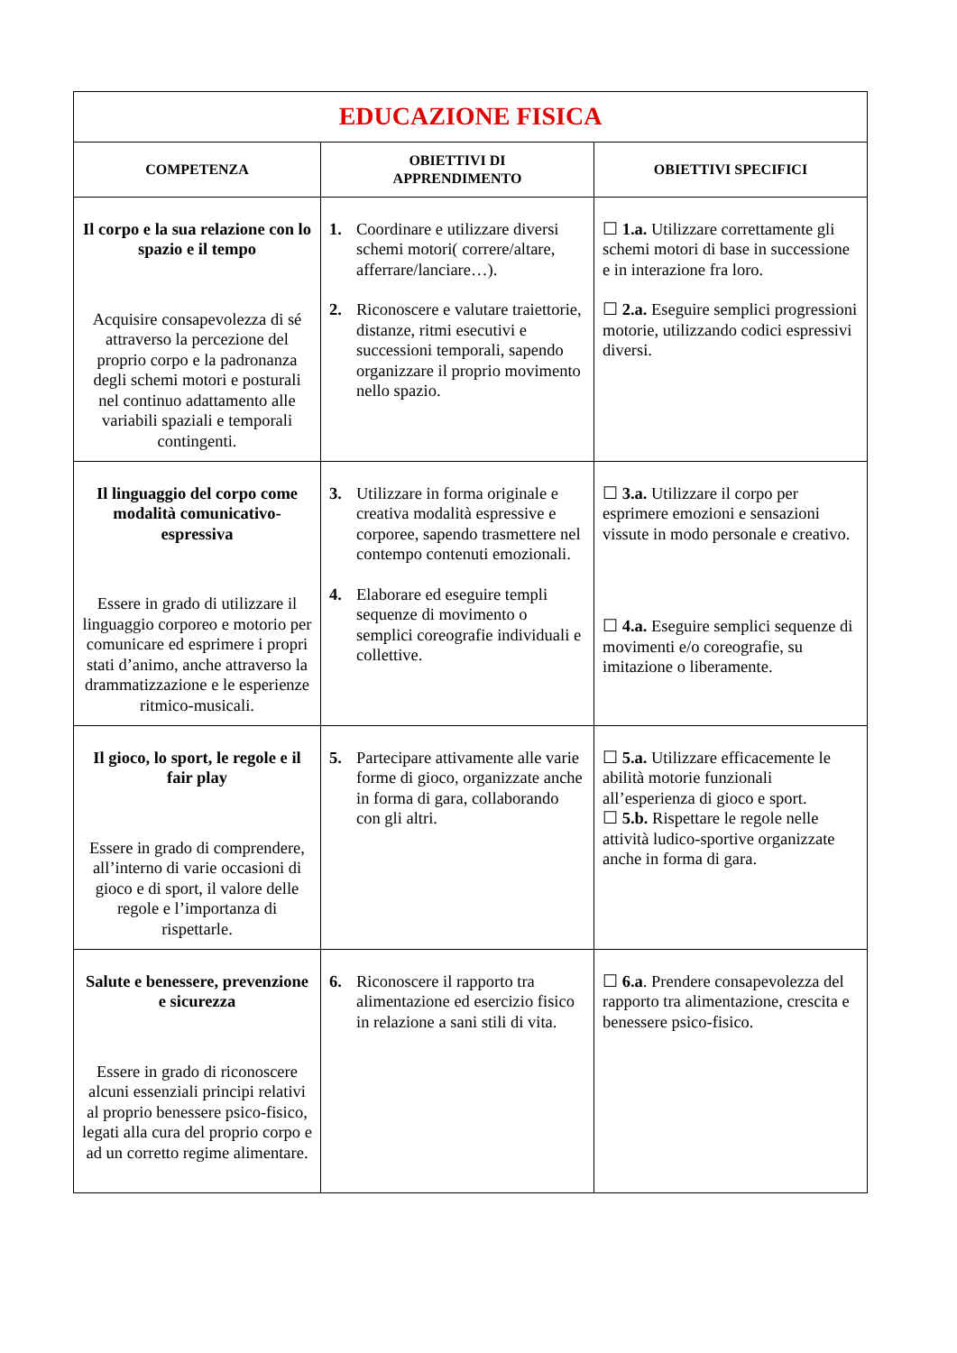| EDUCAZIONE FISICA | | |
| COMPETENZA | OBIETTIVI DI APPRENDIMENTO | OBIETTIVI SPECIFICI |
| Il corpo e la sua relazione con lo spazio e il tempo Acquisire consapevolezza di sé attraverso la percezione del proprio corpo e la padronanza degli schemi motori e posturali nel continuo adattamento alle variabili spaziali e temporali contingenti. | 1. Coordinare e utilizzare diversi schemi motori( correre/altare, afferrare/lanciare…). 2. Riconoscere e valutare traiettorie, distanze, ritmi esecutivi e successioni temporali, sapendo organizzare il proprio movimento nello spazio. | ☐ 1.a. Utilizzare correttamente gli schemi motori di base in successione e in interazione fra loro. ☐ 2.a. Eseguire semplici progressioni motorie, utilizzando codici espressivi diversi. |
| Il linguaggio del corpo come modalità comunicativo-espressiva Essere in grado di utilizzare il linguaggio corporeo e motorio per comunicare ed esprimere i propri stati d’animo, anche attraverso la drammatizzazione e le esperienze ritmico-musicali. | 3. Utilizzare in forma originale e creativa modalità espressive e corporee, sapendo trasmettere nel contempo contenuti emozionali. 4. Elaborare ed eseguire templi sequenze di movimento o semplici coreografie individuali e collettive. | ☐ 3.a. Utilizzare il corpo per esprimere emozioni e sensazioni vissute in modo personale e creativo. ☐ 4.a. Eseguire semplici sequenze di movimenti e/o coreografie, su imitazione o liberamente. |
| Il gioco, lo sport, le regole e il fair play Essere in grado di comprendere, all’interno di varie occasioni di gioco e di sport, il valore delle regole e l’importanza di rispettarle. | 5. Partecipare attivamente alle varie forme di gioco, organizzate anche in forma di gara, collaborando con gli altri. | ☐ 5.a. Utilizzare efficacemente le abilità motorie funzionali all’esperienza di gioco e sport. ☐ 5.b. Rispettare le regole nelle attività ludico-sportive organizzate anche in forma di gara. |
| Salute e benessere, prevenzione e sicurezza Essere in grado di riconoscere alcuni essenziali principi relativi al proprio benessere psico-fisico, legati alla cura del proprio corpo e ad un corretto regime alimentare. | 6. Riconoscere il rapporto tra alimentazione ed esercizio fisico in relazione a sani stili di vita. | ☐ 6.a . Prendere consapevolezza del rapporto tra alimentazione, crescita e benessere psico-fisico. |